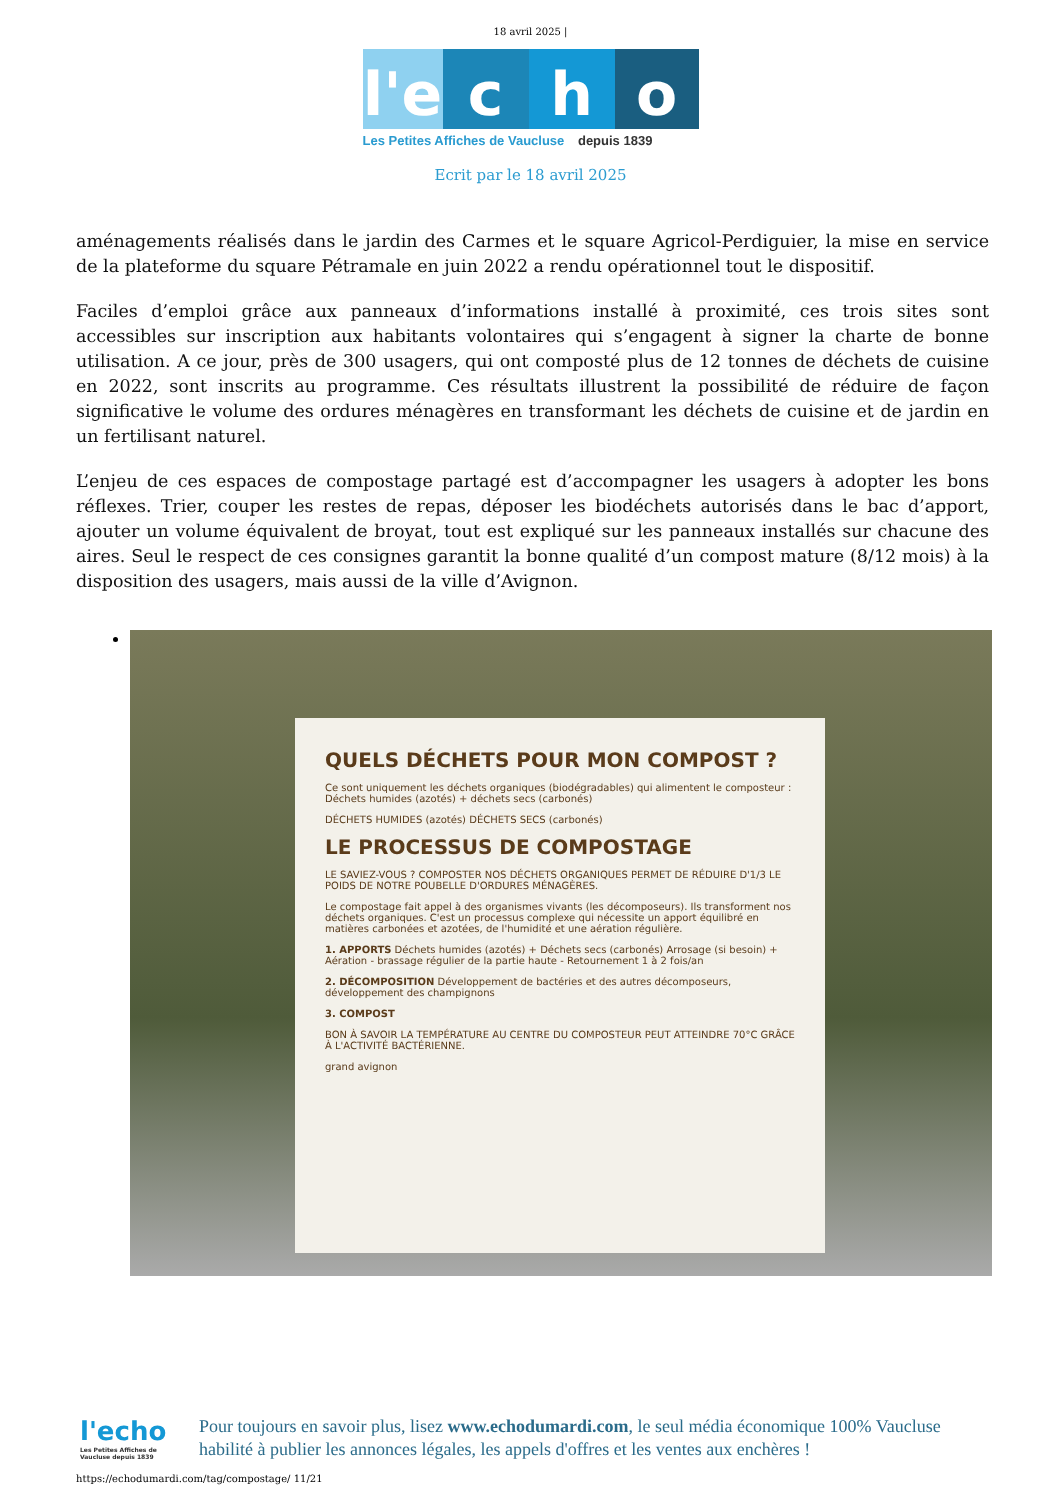18 avril 2025 |
l'e
c
h
o
Les Petites Affiches de Vaucluse depuis 1839
Ecrit par le 18 avril 2025
aménagements réalisés dans le jardin des Carmes et le square Agricol-Perdiguier, la mise en service de la plateforme du square Pétramale en juin 2022 a rendu opérationnel tout le dispositif.
Faciles d’emploi grâce aux panneaux d’informations installé à proximité, ces trois sites sont accessibles sur inscription aux habitants volontaires qui s’engagent à signer la charte de bonne utilisation. A ce jour, près de 300 usagers, qui ont composté plus de 12 tonnes de déchets de cuisine en 2022, sont inscrits au programme. Ces résultats illustrent la possibilité de réduire de façon significative le volume des ordures ménagères en transformant les déchets de cuisine et de jardin en un fertilisant naturel.
L’enjeu de ces espaces de compostage partagé est d’accompagner les usagers à adopter les bons réflexes. Trier, couper les restes de repas, déposer les biodéchets autorisés dans le bac d’apport, ajouter un volume équivalent de broyat, tout est expliqué sur les panneaux installés sur chacune des aires. Seul le respect de ces consignes garantit la bonne qualité d’un compost mature (8/12 mois) à la disposition des usagers, mais aussi de la ville d’Avignon.
QUELS DÉCHETS POUR MON COMPOST ?
Ce sont uniquement les déchets organiques (biodégradables) qui alimentent le composteur : Déchets humides (azotés) + déchets secs (carbonés)
DÉCHETS HUMIDES (azotés) DÉCHETS SECS (carbonés)
LE PROCESSUS DE COMPOSTAGE
LE SAVIEZ-VOUS ? COMPOSTER NOS DÉCHETS ORGANIQUES PERMET DE RÉDUIRE D'1/3 LE POIDS DE NOTRE POUBELLE D'ORDURES MÉNAGÈRES.
Le compostage fait appel à des organismes vivants (les décomposeurs). Ils transforment nos déchets organiques. C'est un processus complexe qui nécessite un apport équilibré en matières carbonées et azotées, de l'humidité et une aération régulière.
1. APPORTS Déchets humides (azotés) + Déchets secs (carbonés) Arrosage (si besoin) + Aération - brassage régulier de la partie haute - Retournement 1 à 2 fois/an
2. DÉCOMPOSITION Développement de bactéries et des autres décomposeurs, développement des champignons
3. COMPOST
BON À SAVOIR LA TEMPÉRATURE AU CENTRE DU COMPOSTEUR PEUT ATTEINDRE 70°C GRÂCE À L'ACTIVITÉ BACTÉRIENNE.
grand avignon
l'echo
Les Petites Affiches de Vaucluse depuis 1839
Pour toujours en savoir plus, lisez www.echodumardi.com, le seul média économique 100% Vaucluse habilité à publier les annonces légales, les appels d'offres et les ventes aux enchères !
https://echodumardi.com/tag/compostage/ 11/21